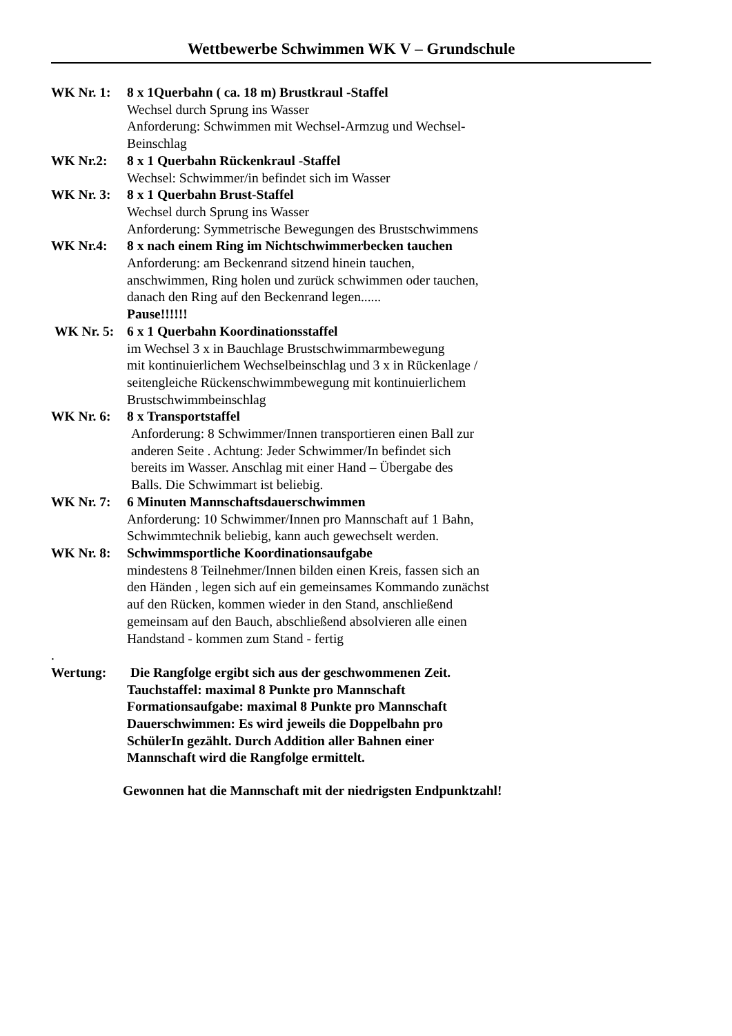Wettbewerbe Schwimmen WK V – Grundschule
WK Nr. 1: 8 x 1Querbahn ( ca. 18 m) Brustkraul -Staffel
Wechsel durch Sprung ins Wasser
Anforderung: Schwimmen mit Wechsel-Armzug und Wechsel-
Beinschlag
WK Nr.2: 8 x 1 Querbahn Rückenkraul -Staffel
Wechsel: Schwimmer/in befindet sich im Wasser
WK Nr. 3: 8 x 1 Querbahn Brust-Staffel
Wechsel durch Sprung ins Wasser
Anforderung: Symmetrische Bewegungen des Brustschwimmens
WK Nr.4: 8 x nach einem Ring im Nichtschwimmerbecken tauchen
Anforderung: am Beckenrand sitzend hinein tauchen,
anschwimmen, Ring holen und zurück schwimmen oder tauchen,
danach den Ring auf den Beckenrand legen......
Pause!!!!!!
WK Nr. 5: 6 x 1 Querbahn Koordinationsstaffel
im Wechsel 3 x in Bauchlage Brustschwimmarmbewegung
mit kontinuierlichem Wechselbeinschlag und 3 x in Rückenlage /
seitengleiche Rückenschwimmbewegung mit kontinuierlichem
Brustschwimmbeinschlag
WK Nr. 6: 8 x Transportstaffel
Anforderung: 8 Schwimmer/Innen transportieren einen Ball zur
anderen Seite . Achtung: Jeder Schwimmer/In befindet sich
bereits im Wasser. Anschlag mit einer Hand – Übergabe des
Balls. Die Schwimmart ist beliebig.
WK Nr. 7: 6 Minuten Mannschaftsdauerschwimmen
Anforderung: 10 Schwimmer/Innen pro Mannschaft auf 1 Bahn,
Schwimmtechnik beliebig, kann auch gewechselt werden.
WK Nr. 8: Schwimmsportliche Koordinationsaufgabe
mindestens 8 Teilnehmer/Innen bilden einen Kreis, fassen sich an
den Händen , legen sich auf ein gemeinsames Kommando zunächst
auf den Rücken, kommen wieder in den Stand, anschließend
gemeinsam auf den Bauch, abschließend absolvieren alle einen
Handstand - kommen zum Stand - fertig
.
Wertung: Die Rangfolge ergibt sich aus der geschwommenen Zeit.
Tauchstaffel: maximal 8 Punkte pro Mannschaft
Formationsaufgabe: maximal 8 Punkte pro Mannschaft
Dauerschwimmen: Es wird jeweils die Doppelbahn pro
SchülerIn gezählt. Durch Addition aller Bahnen einer
Mannschaft wird die Rangfolge ermittelt.
Gewonnen hat die Mannschaft mit der niedrigsten Endpunktzahl!